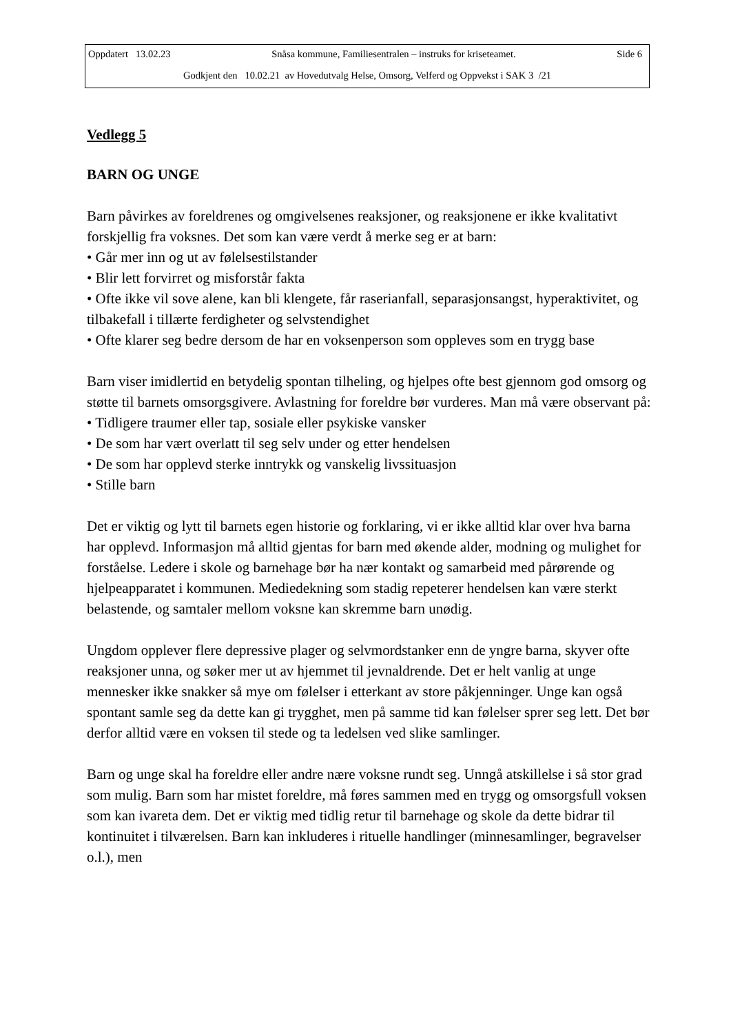Oppdatert 13.02.23 Snåsa kommune, Familiesentralen – instruks for kriseteamet. Side 6
Godkjent den 10.02.21 av Hovedutvalg Helse, Omsorg, Velferd og Oppvekst i SAK 3 /21
Vedlegg 5
BARN OG UNGE
Barn påvirkes av foreldrenes og omgivelsenes reaksjoner, og reaksjonene er ikke kvalitativt forskjellig fra voksnes. Det som kan være verdt å merke seg er at barn:
• Går mer inn og ut av følelsestilstander
• Blir lett forvirret og misforstår fakta
• Ofte ikke vil sove alene, kan bli klengete, får raserianfall, separasjonsangst, hyperaktivitet, og tilbakefall i tillærte ferdigheter og selvstendighet
• Ofte klarer seg bedre dersom de har en voksenperson som oppleves som en trygg base
Barn viser imidlertid en betydelig spontan tilheling, og hjelpes ofte best gjennom god omsorg og støtte til barnets omsorgsgivere. Avlastning for foreldre bør vurderes. Man må være observant på:
• Tidligere traumer eller tap, sosiale eller psykiske vansker
• De som har vært overlatt til seg selv under og etter hendelsen
• De som har opplevd sterke inntrykk og vanskelig livssituasjon
• Stille barn
Det er viktig og lytt til barnets egen historie og forklaring, vi er ikke alltid klar over hva barna har opplevd. Informasjon må alltid gjentas for barn med økende alder, modning og mulighet for forståelse. Ledere i skole og barnehage bør ha nær kontakt og samarbeid med pårørende og hjelpeapparatet i kommunen. Mediedekning som stadig repeterer hendelsen kan være sterkt belastende, og samtaler mellom voksne kan skremme barn unødig.
Ungdom opplever flere depressive plager og selvmordstanker enn de yngre barna, skyver ofte reaksjoner unna, og søker mer ut av hjemmet til jevnaldrende. Det er helt vanlig at unge mennesker ikke snakker så mye om følelser i etterkant av store påkjenninger. Unge kan også spontant samle seg da dette kan gi trygghet, men på samme tid kan følelser sprer seg lett. Det bør derfor alltid være en voksen til stede og ta ledelsen ved slike samlinger.
Barn og unge skal ha foreldre eller andre nære voksne rundt seg. Unngå atskillelse i så stor grad som mulig. Barn som har mistet foreldre, må føres sammen med en trygg og omsorgsfull voksen som kan ivareta dem. Det er viktig med tidlig retur til barnehage og skole da dette bidrar til kontinuitet i tilværelsen. Barn kan inkluderes i rituelle handlinger (minnesamlinger, begravelser o.l.), men